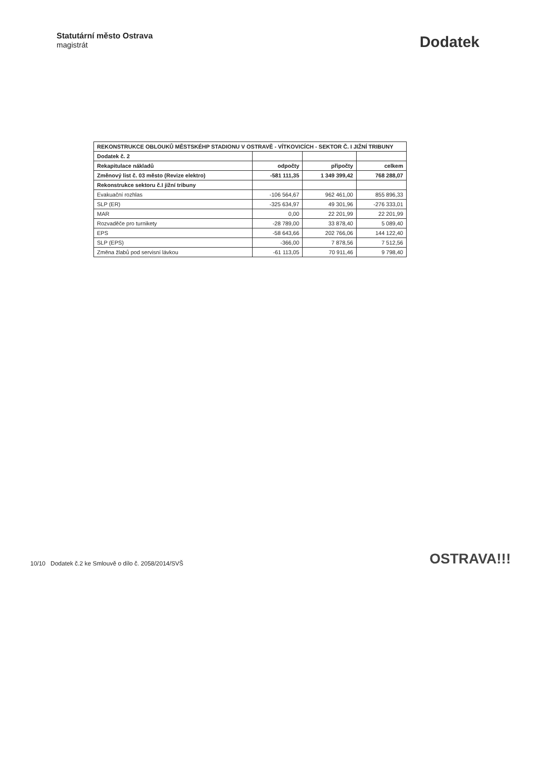Statutární město Ostrava
magistrát
Dodatek
| REKONSTRUKCE OBLOUKŮ MĚSTSKÉHP STADIONU V OSTRAVĚ - VÍTKOVICÍCH - SEKTOR Č. I JIŽNÍ TRIBUNY | | | |
| --- | --- | --- | --- |
| Dodatek č. 2 | | | |
| Rekapitulace nákladů | odpočty | připočty | celkem |
| Změnový list č. 03 město (Revize elektro) | -581 111,35 | 1 349 399,42 | 768 288,07 |
| Rekonstrukce sektoru č.I jižní tribuny | | | |
| Evakuační rozhlas | -106 564,67 | 962 461,00 | 855 896,33 |
| SLP (ER) | -325 634,97 | 49 301,96 | -276 333,01 |
| MAR | 0,00 | 22 201,99 | 22 201,99 |
| Rozvaděče pro turnikety | -28 789,00 | 33 878,40 | 5 089,40 |
| EPS | -58 643,66 | 202 766,06 | 144 122,40 |
| SLP (EPS) | -366,00 | 7 878,56 | 7 512,56 |
| Změna žlabů pod servisní lávkou | -61 113,05 | 70 911,46 | 9 798,40 |
10/10 Dodatek č.2 ke Smlouvě o dílo č. 2058/2014/SVŠ
OSTRAVA!!!